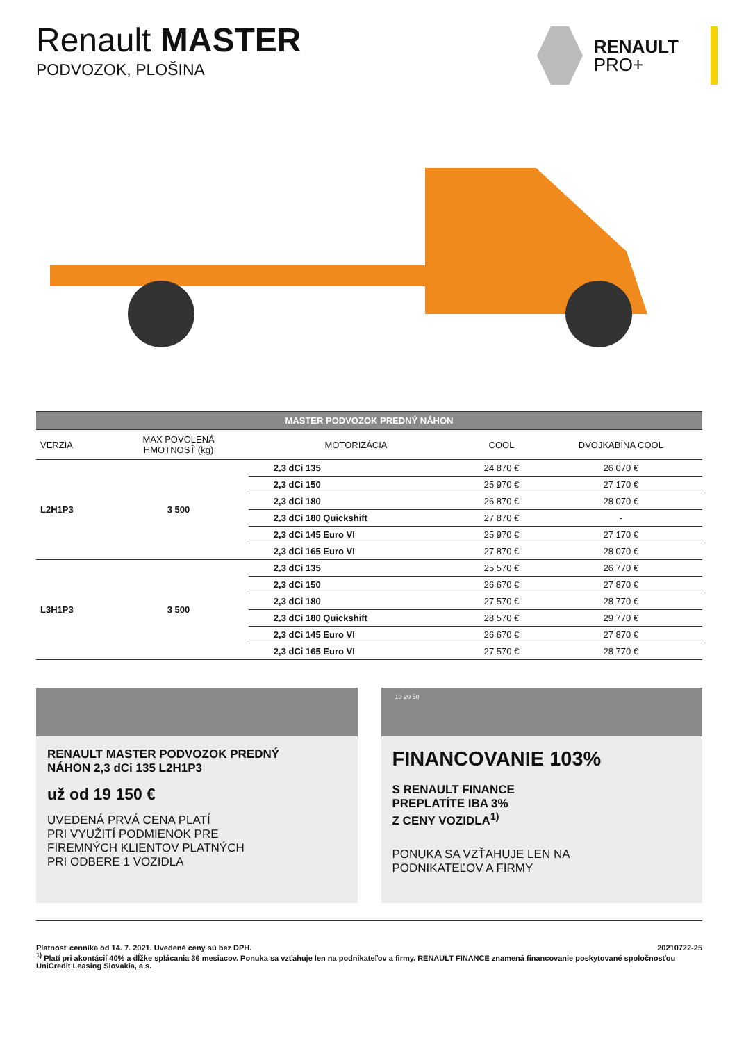Renault MASTER
PODVOZOK, PLOŠINA
RENAULT
PRO+
| MASTER PODVOZOK PREDNÝ NÁHON | | | | |
| --- | --- | --- | --- | --- |
| VERZIA | MAX POVOLENÁ HMOTNOSŤ (kg) | MOTORIZÁCIA | COOL | DVOJKABÍNA COOL |
| L2H1P3 | 3 500 | 2,3 dCi 135 | 24 870 € | 26 070 € |
| | | 2,3 dCi 150 | 25 970 € | 27 170 € |
| | | 2,3 dCi 180 | 26 870 € | 28 070 € |
| | | 2,3 dCi 180 Quickshift | 27 870 € | - |
| | | 2,3 dCi 145 Euro VI | 25 970 € | 27 170 € |
| | | 2,3 dCi 165 Euro VI | 27 870 € | 28 070 € |
| L3H1P3 | 3 500 | 2,3 dCi 135 | 25 570 € | 26 770 € |
| | | 2,3 dCi 150 | 26 670 € | 27 870 € |
| | | 2,3 dCi 180 | 27 570 € | 28 770 € |
| | | 2,3 dCi 180 Quickshift | 28 570 € | 29 770 € |
| | | 2,3 dCi 145 Euro VI | 26 670 € | 27 870 € |
| | | 2,3 dCi 165 Euro VI | 27 570 € | 28 770 € |
RENAULT MASTER PODVOZOK PREDNÝ
NÁHON 2,3 dCi 135 L2H1P3
už od 19 150 €
UVEDENÁ PRVÁ CENA PLATÍ
PRI VYUŽITÍ PODMIENOK PRE
FIREMNÝCH KLIENTOV PLATNÝCH
PRI ODBERE 1 VOZIDLA
10 20 50
FINANCOVANIE 103%
S RENAULT FINANCE
PREPLATÍTE IBA 3%
Z CENY VOZIDLA<sup>1)</sup>
PONUKA SA VZŤAHUJE LEN NA
PODNIKATEĽOV A FIRMY
Platnosť cenníka od 14. 7. 2021. Uvedené ceny sú bez DPH. 20210722-25
<sup>1)</sup> Platí pri akontácií 40% a dĺžke splácania 36 mesiacov. Ponuka sa vzťahuje len na podnikateľov a firmy. RENAULT FINANCE znamená financovanie poskytované spoločnosťou UniCredit Leasing Slovakia, a.s.